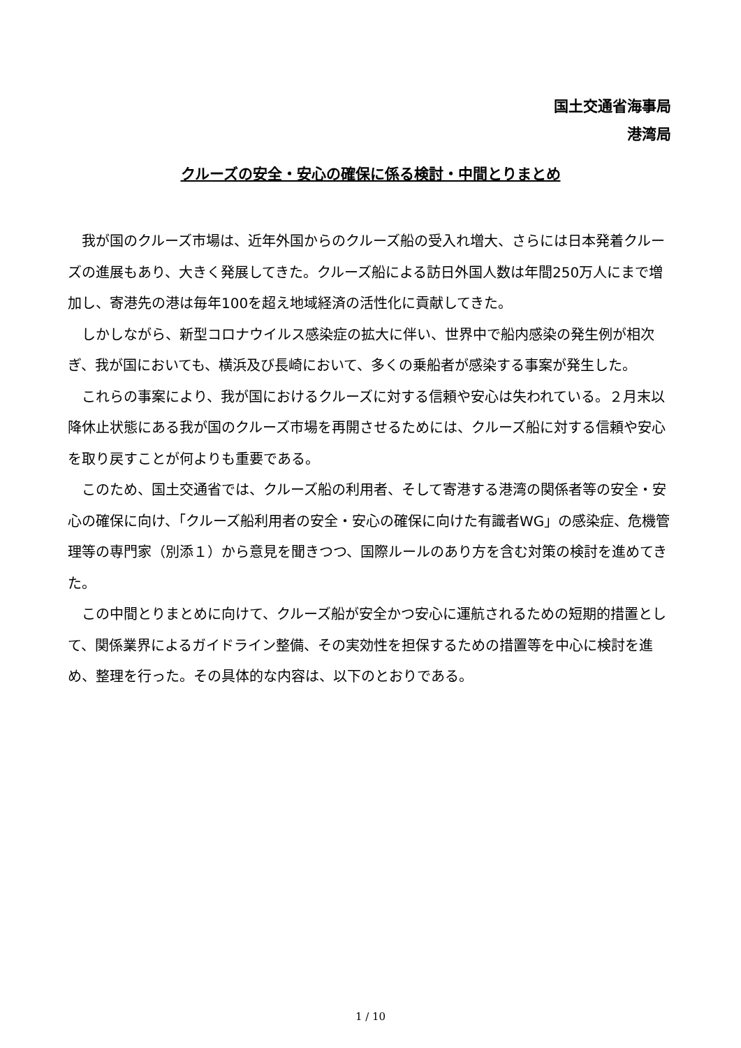国土交通省海事局
港湾局
クルーズの安全・安心の確保に係る検討・中間とりまとめ
我が国のクルーズ市場は、近年外国からのクルーズ船の受入れ増大、さらには日本発着クルーズの進展もあり、大きく発展してきた。クルーズ船による訪日外国人数は年間250万人にまで増加し、寄港先の港は毎年100を超え地域経済の活性化に貢献してきた。
しかしながら、新型コロナウイルス感染症の拡大に伴い、世界中で船内感染の発生例が相次ぎ、我が国においても、横浜及び長崎において、多くの乗船者が感染する事案が発生した。
これらの事案により、我が国におけるクルーズに対する信頼や安心は失われている。２月末以降休止状態にある我が国のクルーズ市場を再開させるためには、クルーズ船に対する信頼や安心を取り戻すことが何よりも重要である。
このため、国土交通省では、クルーズ船の利用者、そして寄港する港湾の関係者等の安全・安心の確保に向け、「クルーズ船利用者の安全・安心の確保に向けた有識者WG」の感染症、危機管理等の専門家（別添１）から意見を聞きつつ、国際ルールのあり方を含む対策の検討を進めてきた。
この中間とりまとめに向けて、クルーズ船が安全かつ安心に運航されるための短期的措置として、関係業界によるガイドライン整備、その実効性を担保するための措置等を中心に検討を進め、整理を行った。その具体的な内容は、以下のとおりである。
1 / 10